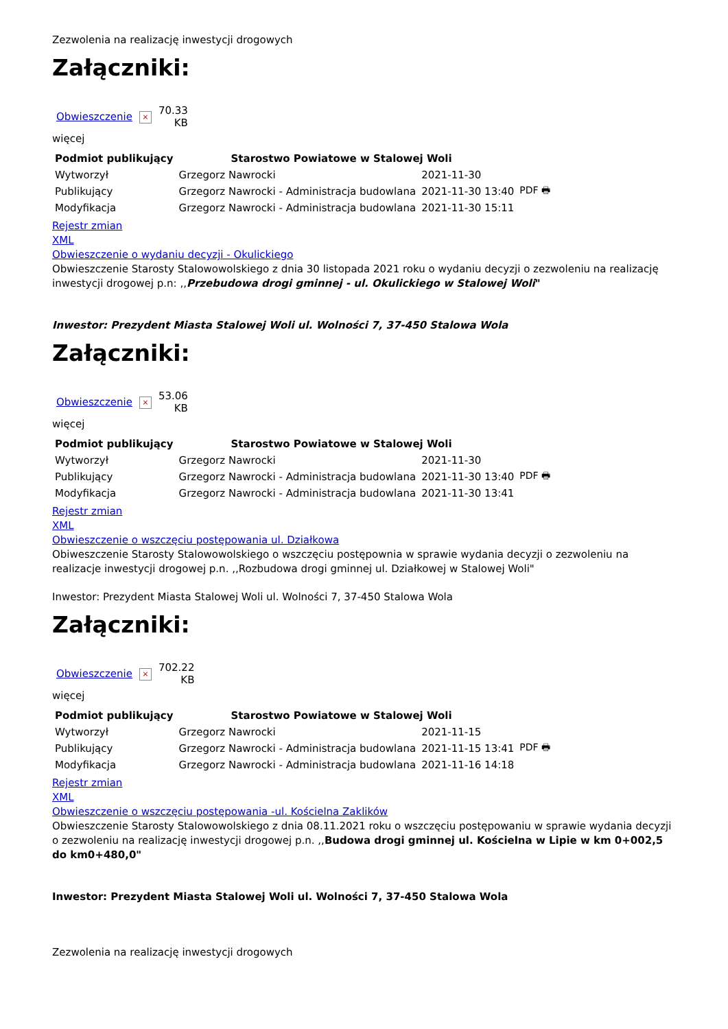Zezwolenia na realizację inwestycji drogowych
Załączniki:
| Obwieszczenie | × | 70.33 KB |
więcej
| Podmiot publikujący | Starostwo Powiatowe w Stalowej Woli | | |
| Wytworzył | Grzegorz Nawrocki | 2021-11-30 | PDF 🖶 |
| Publikujący | Grzegorz Nawrocki - Administracja budowlana | 2021-11-30 13:40 | |
| Modyfikacja | Grzegorz Nawrocki - Administracja budowlana | 2021-11-30 15:11 | |
Rejestr zmian
XML
Obwieszczenie o wydaniu decyzji - Okulickiego
Obwieszczenie Starosty Stalowowolskiego z dnia 30 listopada 2021 roku o wydaniu decyzji o zezwoleniu na realizację inwestycji drogowej p.n: ,,Przebudowa drogi gminnej - ul. Okulickiego w Stalowej Woli"
Inwestor: Prezydent Miasta Stalowej Woli ul. Wolności 7, 37-450 Stalowa Wola
Załączniki:
| Obwieszczenie | × | 53.06 KB |
więcej
| Podmiot publikujący | Starostwo Powiatowe w Stalowej Woli | | |
| Wytworzył | Grzegorz Nawrocki | 2021-11-30 | PDF 🖶 |
| Publikujący | Grzegorz Nawrocki - Administracja budowlana | 2021-11-30 13:40 | |
| Modyfikacja | Grzegorz Nawrocki - Administracja budowlana | 2021-11-30 13:41 | |
Rejestr zmian
XML
Obwieszczenie o wszczęciu postępowania ul. Działkowa
Obiweszczenie Starosty Stalowowolskiego o wszczęciu postępownia w sprawie wydania decyzji o zezwoleniu na realizacje inwestycji drogowej p.n. ,,Rozbudowa drogi gminnej ul. Działkowej w Stalowej Woli"
Inwestor: Prezydent Miasta Stalowej Woli ul. Wolności 7, 37-450 Stalowa Wola
Załączniki:
| Obwieszczenie | × | 702.22 KB |
więcej
| Podmiot publikujący | Starostwo Powiatowe w Stalowej Woli | | |
| Wytworzył | Grzegorz Nawrocki | 2021-11-15 | PDF 🖶 |
| Publikujący | Grzegorz Nawrocki - Administracja budowlana | 2021-11-15 13:41 | |
| Modyfikacja | Grzegorz Nawrocki - Administracja budowlana | 2021-11-16 14:18 | |
Rejestr zmian
XML
Obwieszczenie o wszczęciu postępowania -ul. Kościelna Zaklików
Obwieszczenie Starosty Stalowowolskiego z dnia 08.11.2021 roku o wszczęciu postępowaniu w sprawie wydania decyzji o zezwoleniu na realizację inwestycji drogowej p.n. ,,Budowa drogi gminnej ul. Kościelna w Lipie w km 0+002,5 do km0+480,0"
Inwestor: Prezydent Miasta Stalowej Woli ul. Wolności 7, 37-450 Stalowa Wola
Zezwolenia na realizację inwestycji drogowych